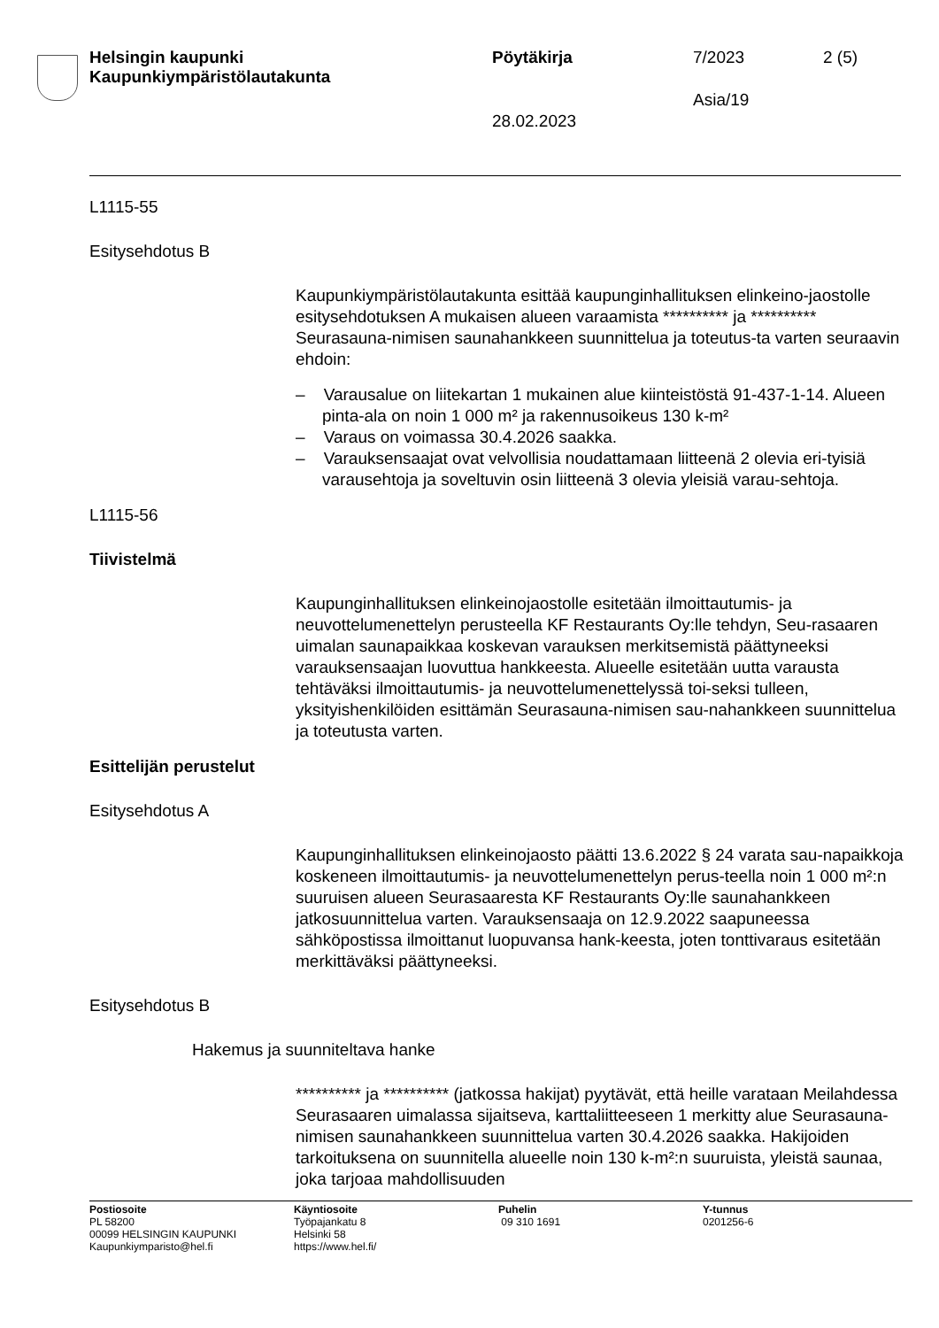Helsingin kaupunki
Kaupunkiympäristölautakunta
Pöytäkirja 7/2023 2 (5)
Asia/19
28.02.2023
L1115-55
Esitysehdotus B
Kaupunkiympäristölautakunta esittää kaupunginhallituksen elinkeino-jaostolle esitysehdotuksen A mukaisen alueen varaamista ********** ja ********** Seurasauna-nimisen saunahankkeen suunnittelua ja toteutus-ta varten seuraavin ehdoin:
– Varausalue on liitekartan 1 mukainen alue kiinteistöstä 91-437-1-14. Alueen pinta-ala on noin 1 000 m² ja rakennusoikeus 130 k-m²
– Varaus on voimassa 30.4.2026 saakka.
– Varauksensaajat ovat velvollisia noudattamaan liitteenä 2 olevia eri-tyisiä varausehtoja ja soveltuvin osin liitteenä 3 olevia yleisiä varau-sehtoja.
L1115-56
Tiivistelmä
Kaupunginhallituksen elinkeinojaostolle esitetään ilmoittautumis- ja neuvottelumenettelyn perusteella KF Restaurants Oy:lle tehdyn, Seu-rasaaren uimalan saunapaikkaa koskevan varauksen merkitsemistä päättyneeksi varauksensaajan luovuttua hankkeesta. Alueelle esitetään uutta varausta tehtäväksi ilmoittautumis- ja neuvottelumenettelyssä toi-seksi tulleen, yksityishenkilöiden esittämän Seurasauna-nimisen sau-nahankkeen suunnittelua ja toteutusta varten.
Esittelijän perustelut
Esitysehdotus A
Kaupunginhallituksen elinkeinojaosto päätti 13.6.2022 § 24 varata sau-napaikkoja koskeneen ilmoittautumis- ja neuvottelumenettelyn perus-teella noin 1 000 m²:n suuruisen alueen Seurasaaresta KF Restaurants Oy:lle saunahankkeen jatkosuunnittelua varten. Varauksensaaja on 12.9.2022 saapuneessa sähköpostissa ilmoittanut luopuvansa hank-keesta, joten tonttivaraus esitetään merkittäväksi päättyneeksi.
Esitysehdotus B
Hakemus ja suunniteltava hanke
********** ja ********** (jatkossa hakijat) pyytävät, että heille varataan Meilahdessa Seurasaaren uimalassa sijaitseva, karttaliitteeseen 1 merkitty alue Seurasauna-nimisen saunahankkeen suunnittelua varten 30.4.2026 saakka. Hakijoiden tarkoituksena on suunnitella alueelle noin 130 k-m²:n suuruista, yleistä saunaa, joka tarjoaa mahdollisuuden
Postiosoite
PL 58200
00099 HELSINGIN KAUPUNKI
Kaupunkiymparisto@hel.fi
Käyntiosoite
Työpajankatu 8
Helsinki 58
https://www.hel.fi/
Puhelin
09 310 1691
Y-tunnus
0201256-6